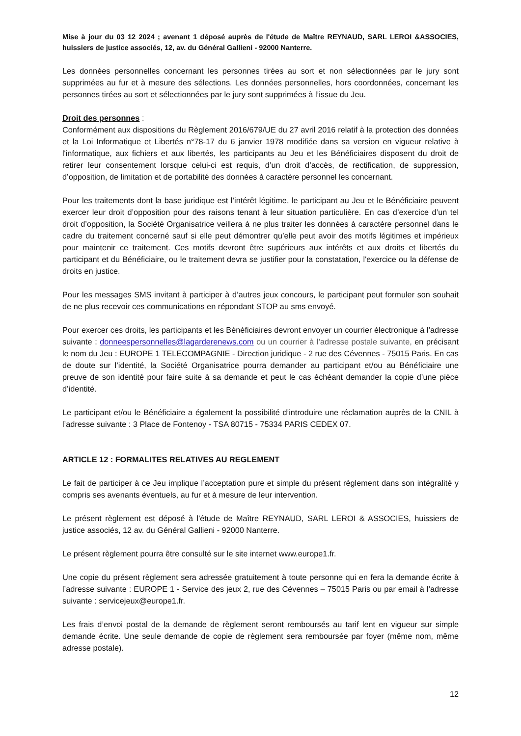Mise à jour du 03 12 2024 ; avenant 1 déposé auprès de l'étude de Maître REYNAUD, SARL LEROI &ASSOCIES, huissiers de justice associés, 12, av. du Général Gallieni - 92000 Nanterre.
Les données personnelles concernant les personnes tirées au sort et non sélectionnées par le jury sont supprimées au fur et à mesure des sélections. Les données personnelles, hors coordonnées, concernant les personnes tirées au sort et sélectionnées par le jury sont supprimées à l’issue du Jeu.
Droit des personnes :
Conformément aux dispositions du Règlement 2016/679/UE du 27 avril 2016 relatif à la protection des données et la Loi Informatique et Libertés n°78-17 du 6 janvier 1978 modifiée dans sa version en vigueur relative à l'informatique, aux fichiers et aux libertés, les participants au Jeu et les Bénéficiaires disposent du droit de retirer leur consentement lorsque celui-ci est requis, d’un droit d’accès, de rectification, de suppression, d’opposition, de limitation et de portabilité des données à caractère personnel les concernant.
Pour les traitements dont la base juridique est l’intérêt légitime, le participant au Jeu et le Bénéficiaire peuvent exercer leur droit d’opposition pour des raisons tenant à leur situation particulière. En cas d’exercice d’un tel droit d’opposition, la Société Organisatrice veillera à ne plus traiter les données à caractère personnel dans le cadre du traitement concerné sauf si elle peut démontrer qu’elle peut avoir des motifs légitimes et impérieux pour maintenir ce traitement. Ces motifs devront être supérieurs aux intérêts et aux droits et libertés du participant et du Bénéficiaire, ou le traitement devra se justifier pour la constatation, l'exercice ou la défense de droits en justice.
Pour les messages SMS invitant à participer à d’autres jeux concours, le participant peut formuler son souhait de ne plus recevoir ces communications en répondant STOP au sms envoyé.
Pour exercer ces droits, les participants et les Bénéficiaires devront envoyer un courrier électronique à l’adresse suivante : donneespersonnelles@lagarderenews.com ou un courrier à l’adresse postale suivante, en précisant le nom du Jeu : EUROPE 1 TELECOMPAGNIE - Direction juridique - 2 rue des Cévennes - 75015 Paris. En cas de doute sur l’identité, la Société Organisatrice pourra demander au participant et/ou au Bénéficiaire une preuve de son identité pour faire suite à sa demande et peut le cas échéant demander la copie d’une pièce d’identité.
Le participant et/ou le Bénéficiaire a également la possibilité d’introduire une réclamation auprès de la CNIL à l’adresse suivante : 3 Place de Fontenoy - TSA 80715 - 75334 PARIS CEDEX 07.
ARTICLE 12 : FORMALITES RELATIVES AU REGLEMENT
Le fait de participer à ce Jeu implique l’acceptation pure et simple du présent règlement dans son intégralité y compris ses avenants éventuels, au fur et à mesure de leur intervention.
Le présent règlement est déposé à l'étude de Maître REYNAUD, SARL LEROI & ASSOCIES, huissiers de justice associés, 12 av. du Général Gallieni - 92000 Nanterre.
Le présent règlement pourra être consulté sur le site internet www.europe1.fr.
Une copie du présent règlement sera adressée gratuitement à toute personne qui en fera la demande écrite à l’adresse suivante : EUROPE 1 - Service des jeux 2, rue des Cévennes – 75015 Paris ou par email à l’adresse suivante : servicejeux@europe1.fr.
Les frais d’envoi postal de la demande de règlement seront remboursés au tarif lent en vigueur sur simple demande écrite. Une seule demande de copie de règlement sera remboursée par foyer (même nom, même adresse postale).
12